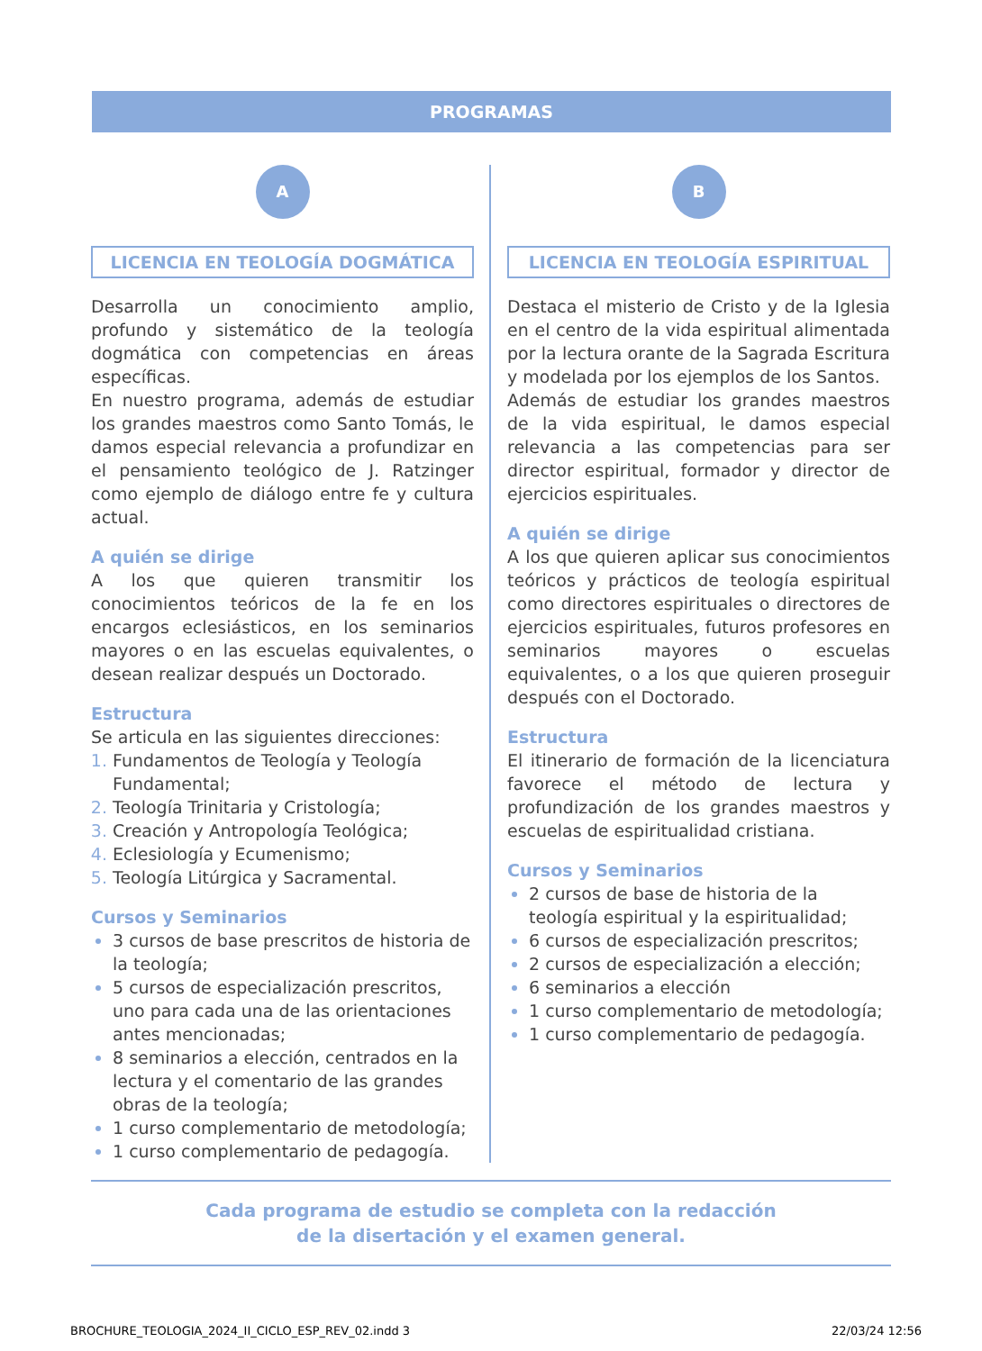PROGRAMAS
A
LICENCIA EN TEOLOGÍA DOGMÁTICA
Desarrolla un conocimiento amplio, profundo y sistemático de la teología dogmática con competencias en áreas específicas.
En nuestro programa, además de estudiar los grandes maestros como Santo Tomás, le damos especial relevancia a profundizar en el pensamiento teológico de J. Ratzinger como ejemplo de diálogo entre fe y cultura actual.
A quién se dirige
A los que quieren transmitir los conocimientos teóricos de la fe en los encargos eclesiásticos, en los seminarios mayores o en las escuelas equivalentes, o desean realizar después un Doctorado.
Estructura
Se articula en las siguientes direcciones:
Fundamentos de Teología y Teología Fundamental;
Teología Trinitaria y Cristología;
Creación y Antropología Teológica;
Eclesiología y Ecumenismo;
Teología Litúrgica y Sacramental.
Cursos y Seminarios
3 cursos de base prescritos de historia de la teología;
5 cursos de especialización prescritos, uno para cada una de las orientaciones antes mencionadas;
8 seminarios a elección, centrados en la lectura y el comentario de las grandes obras de la teología;
1 curso complementario de metodología;
1 curso complementario de pedagogía.
B
LICENCIA EN TEOLOGÍA ESPIRITUAL
Destaca el misterio de Cristo y de la Iglesia en el centro de la vida espiritual alimentada por la lectura orante de la Sagrada Escritura y modelada por los ejemplos de los Santos.
Además de estudiar los grandes maestros de la vida espiritual, le damos especial relevancia a las competencias para ser director espiritual, formador y director de ejercicios espirituales.
A quién se dirige
A los que quieren aplicar sus conocimientos teóricos y prácticos de teología espiritual como directores espirituales o directores de ejercicios espirituales, futuros profesores en seminarios mayores o escuelas equivalentes, o a los que quieren proseguir después con el Doctorado.
Estructura
El itinerario de formación de la licenciatura favorece el método de lectura y profundización de los grandes maestros y escuelas de espiritualidad cristiana.
Cursos y Seminarios
2 cursos de base de historia de la teología espiritual y la espiritualidad;
6 cursos de especialización prescritos;
2 cursos de especialización a elección;
6 seminarios a elección
1 curso complementario de metodología;
1 curso complementario de pedagogía.
Cada programa de estudio se completa con la redacción
de la disertación y el examen general.
BROCHURE_TEOLOGIA_2024_II_CICLO_ESP_REV_02.indd 3 22/03/24 12:56